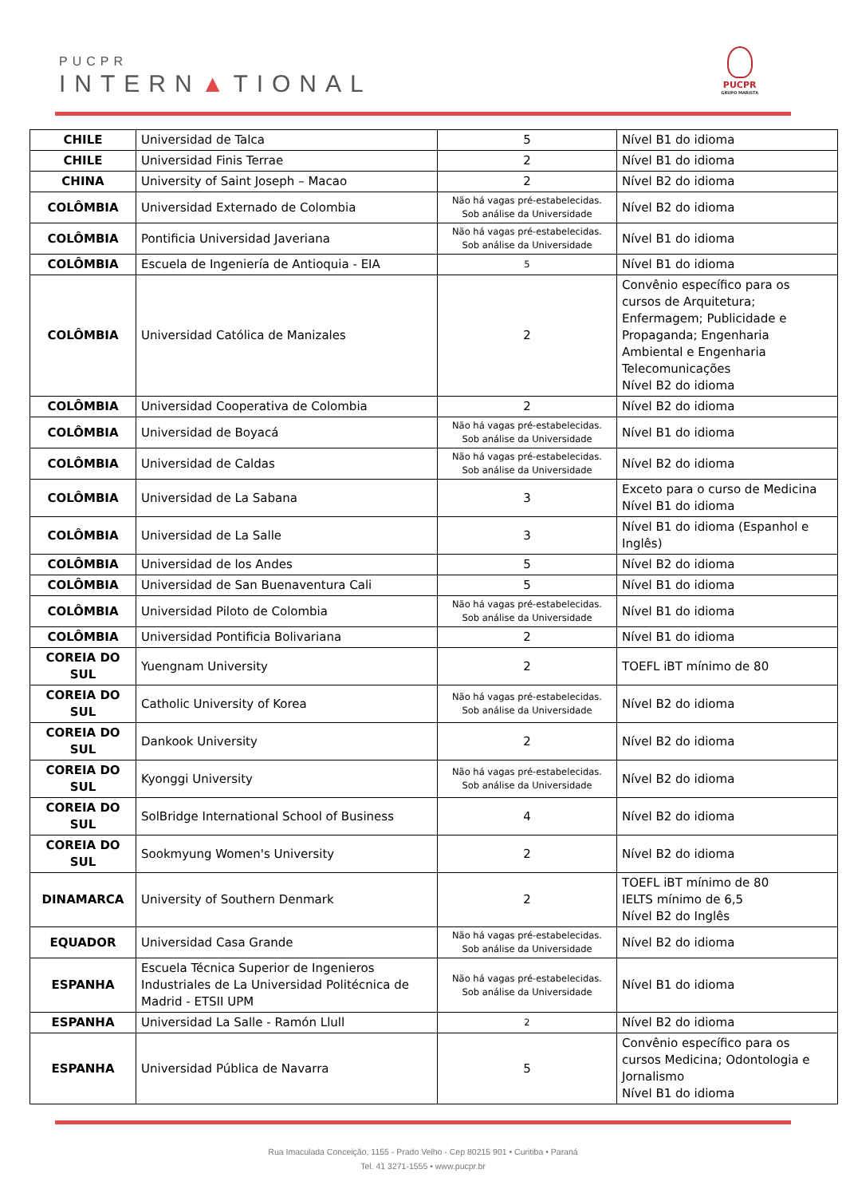PUCPR
INTERN▲TIONAL
PUCPR
GRUPO MARISTA
| CHILE | Universidad de Talca | 5 | Nível B1 do idioma |
| CHILE | Universidad Finis Terrae | 2 | Nível B1 do idioma |
| CHINA | University of Saint Joseph – Macao | 2 | Nível B2 do idioma |
| COLÔMBIA | Universidad Externado de Colombia | Não há vagas pré-estabelecidas. Sob análise da Universidade | Nível B2 do idioma |
| COLÔMBIA | Pontificia Universidad Javeriana | Não há vagas pré-estabelecidas. Sob análise da Universidade | Nível B1 do idioma |
| COLÔMBIA | Escuela de Ingeniería de Antioquia - EIA | 5 | Nível B1 do idioma |
| COLÔMBIA | Universidad Católica de Manizales | 2 | Convênio específico para os cursos de Arquitetura; Enfermagem; Publicidade e Propaganda; Engenharia Ambiental e Engenharia Telecomunicações Nível B2 do idioma |
| COLÔMBIA | Universidad Cooperativa de Colombia | 2 | Nível B2 do idioma |
| COLÔMBIA | Universidad de Boyacá | Não há vagas pré-estabelecidas. Sob análise da Universidade | Nível B1 do idioma |
| COLÔMBIA | Universidad de Caldas | Não há vagas pré-estabelecidas. Sob análise da Universidade | Nível B2 do idioma |
| COLÔMBIA | Universidad de La Sabana | 3 | Exceto para o curso de Medicina Nível B1 do idioma |
| COLÔMBIA | Universidad de La Salle | 3 | Nível B1 do idioma (Espanhol e Inglês) |
| COLÔMBIA | Universidad de los Andes | 5 | Nível B2 do idioma |
| COLÔMBIA | Universidad de San Buenaventura Cali | 5 | Nível B1 do idioma |
| COLÔMBIA | Universidad Piloto de Colombia | Não há vagas pré-estabelecidas. Sob análise da Universidade | Nível B1 do idioma |
| COLÔMBIA | Universidad Pontificia Bolivariana | 2 | Nível B1 do idioma |
| COREIA DO SUL | Yuengnam University | 2 | TOEFL iBT mínimo de 80 |
| COREIA DO SUL | Catholic University of Korea | Não há vagas pré-estabelecidas. Sob análise da Universidade | Nível B2 do idioma |
| COREIA DO SUL | Dankook University | 2 | Nível B2 do idioma |
| COREIA DO SUL | Kyonggi University | Não há vagas pré-estabelecidas. Sob análise da Universidade | Nível B2 do idioma |
| COREIA DO SUL | SolBridge International School of Business | 4 | Nível B2 do idioma |
| COREIA DO SUL | Sookmyung Women's University | 2 | Nível B2 do idioma |
| DINAMARCA | University of Southern Denmark | 2 | TOEFL iBT mínimo de 80 IELTS mínimo de 6,5 Nível B2 do Inglês |
| EQUADOR | Universidad Casa Grande | Não há vagas pré-estabelecidas. Sob análise da Universidade | Nível B2 do idioma |
| ESPANHA | Escuela Técnica Superior de Ingenieros Industriales de La Universidad Politécnica de Madrid - ETSII UPM | Não há vagas pré-estabelecidas. Sob análise da Universidade | Nível B1 do idioma |
| ESPANHA | Universidad La Salle - Ramón Llull | 2 | Nível B2 do idioma |
| ESPANHA | Universidad Pública de Navarra | 5 | Convênio específico para os cursos Medicina; Odontologia e Jornalismo Nível B1 do idioma |
Rua Imaculada Conceição, 1155 - Prado Velho - Cep 80215 901 • Curitiba • Paraná
Tel. 41 3271-1555 • www.pucpr.br